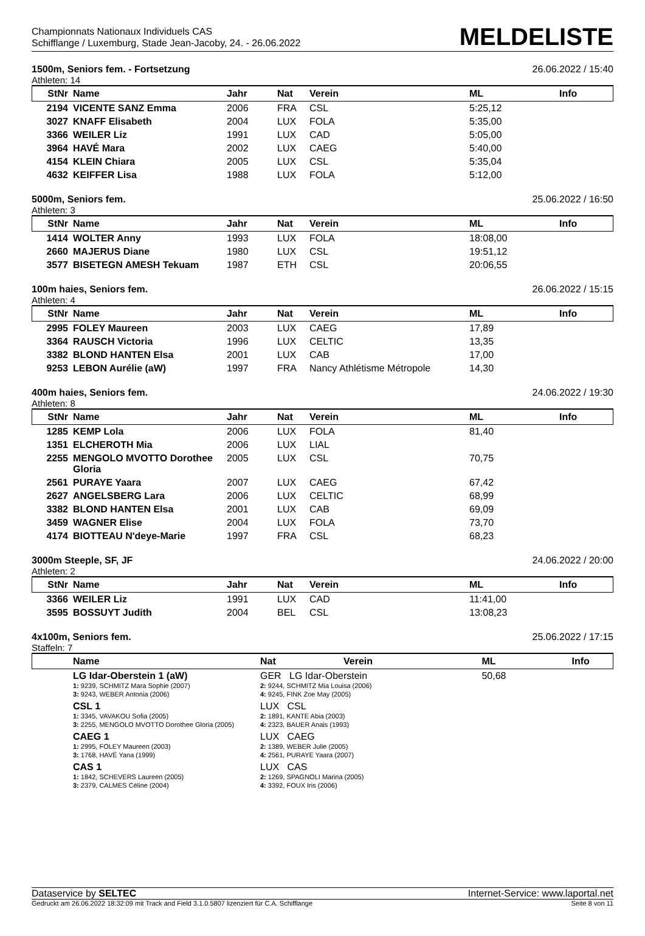Championnats Nationaux Individuels CAS
Schifflange / Luxemburg, Stade Jean-Jacoby, 24. - 26.06.2022
MELDELISTE
1500m, Seniors fem. - Fortsetzung 26.06.2022 / 15:40
Athleten: 14
| StNr | Name | Jahr | Nat | Verein | ML | Info |
| --- | --- | --- | --- | --- | --- | --- |
| 2194 | VICENTE SANZ Emma | 2006 | FRA | CSL | 5:25,12 | |
| 3027 | KNAFF Elisabeth | 2004 | LUX | FOLA | 5:35,00 | |
| 3366 | WEILER Liz | 1991 | LUX | CAD | 5:05,00 | |
| 3964 | HAVÉ Mara | 2002 | LUX | CAEG | 5:40,00 | |
| 4154 | KLEIN Chiara | 2005 | LUX | CSL | 5:35,04 | |
| 4632 | KEIFFER Lisa | 1988 | LUX | FOLA | 5:12,00 | |
5000m, Seniors fem. 25.06.2022 / 16:50
Athleten: 3
| StNr | Name | Jahr | Nat | Verein | ML | Info |
| --- | --- | --- | --- | --- | --- | --- |
| 1414 | WOLTER Anny | 1993 | LUX | FOLA | 18:08,00 | |
| 2660 | MAJERUS Diane | 1980 | LUX | CSL | 19:51,12 | |
| 3577 | BISETEGN AMESH Tekuam | 1987 | ETH | CSL | 20:06,55 | |
100m haies, Seniors fem. 26.06.2022 / 15:15
Athleten: 4
| StNr | Name | Jahr | Nat | Verein | ML | Info |
| --- | --- | --- | --- | --- | --- | --- |
| 2995 | FOLEY Maureen | 2003 | LUX | CAEG | 17,89 | |
| 3364 | RAUSCH Victoria | 1996 | LUX | CELTIC | 13,35 | |
| 3382 | BLOND HANTEN Elsa | 2001 | LUX | CAB | 17,00 | |
| 9253 | LEBON Aurélie (aW) | 1997 | FRA | Nancy Athlétisme Métropole | 14,30 | |
400m haies, Seniors fem. 24.06.2022 / 19:30
Athleten: 8
| StNr | Name | Jahr | Nat | Verein | ML | Info |
| --- | --- | --- | --- | --- | --- | --- |
| 1285 | KEMP Lola | 2006 | LUX | FOLA | 81,40 | |
| 1351 | ELCHEROTH Mia | 2006 | LUX | LIAL | | |
| 2255 | MENGOLO MVOTTO Dorothee Gloria | 2005 | LUX | CSL | 70,75 | |
| 2561 | PURAYE Yaara | 2007 | LUX | CAEG | 67,42 | |
| 2627 | ANGELSBERG Lara | 2006 | LUX | CELTIC | 68,99 | |
| 3382 | BLOND HANTEN Elsa | 2001 | LUX | CAB | 69,09 | |
| 3459 | WAGNER Elise | 2004 | LUX | FOLA | 73,70 | |
| 4174 | BIOTTEAU N'deye-Marie | 1997 | FRA | CSL | 68,23 | |
3000m Steeple, SF, JF 24.06.2022 / 20:00
Athleten: 2
| StNr | Name | Jahr | Nat | Verein | ML | Info |
| --- | --- | --- | --- | --- | --- | --- |
| 3366 | WEILER Liz | 1991 | LUX | CAD | 11:41,00 | |
| 3595 | BOSSUYT Judith | 2004 | BEL | CSL | 13:08,23 | |
4x100m, Seniors fem. 25.06.2022 / 17:15
Staffeln: 7
| | Name | Nat | Verein | ML | Info |
| --- | --- | --- | --- | --- | --- |
| | LG Idar-Oberstein 1 (aW) 1: 9239, SCHMITZ Mara Sophie (2007) 3: 9243, WEBER Antonia (2006) | GER LG Idar-Oberstein 2: 9244, SCHMITZ Mia Louisa (2006) 4: 9245, FINK Zoe May (2005) | | 50,68 | |
| | CSL 1 1: 3345, VAVAKOU Sofia (2005) 3: 2255, MENGOLO MVOTTO Dorothee Gloria (2005) | LUX CSL 2: 1891, KANTE Abia (2003) 4: 2323, BAUER Anais (1993) | | | |
| | CAEG 1 1: 2995, FOLEY Maureen (2003) 3: 1768, HAVÉ Yana (1999) | LUX CAEG 2: 1389, WEBER Julie (2005) 4: 2561, PURAYE Yaara (2007) | | | |
| | CAS 1 1: 1842, SCHEVERS Laureen (2005) 3: 2379, CALMES Céline (2004) | LUX CAS 2: 1269, SPAGNOLI Marina (2005) 4: 3392, FOUX Iris (2006) | | | |
Dataservice by SELTEC Internet-Service: www.laportal.net
Gedruckt am 26.06.2022 18:32:09 mit Track and Field 3.1.0.5807 lizenziert für C.A. Schifflange Seite 8 von 11